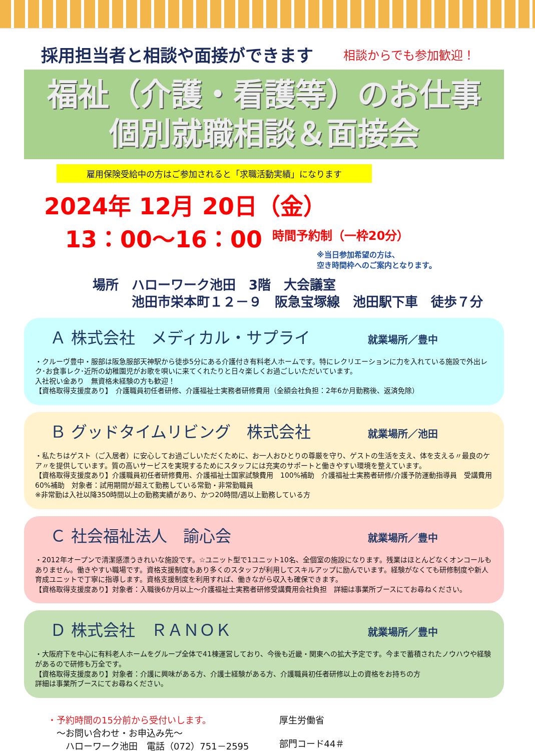採用担当者と相談や面接ができます
相談からでも参加歓迎！
福祉（介護・看護等）のお仕事
個別就職相談＆面接会
雇用保険受給中の方はご参加されると「求職活動実績」になります
2024年 12月 20日（金）
13：00～16：00 時間予約制（一枠20分）
※当日参加希望の方は、
空き時間枠へのご案内となります。
場所　ハローワーク池田　3階　大会議室
　　　池田市栄本町１２－９　阪急宝塚線　池田駅下車　徒歩７分
Ａ 株式会社　メディカル・サプライ 就業場所／豊中
・クルーヴ豊中・服部は阪急服部天神駅から徒歩5分にある介護付き有料老人ホームです。特にレクリエーションに力を入れている施設で外出レク･お食事レク･近所の幼稚園児がお歌を唄いに来てくれたりと日々楽しくお過ごしいただいています。
入社祝い金あり　無資格未経験の方も歓迎！
【資格取得支援度あり】　介護職員初任者研修、介護福祉士実務者研修費用（全額会社負担：2年6か月勤務後、返済免除）
Ｂ グッドタイムリビング　株式会社 就業場所／池田
・私たちはゲスト（ご入居者）に安心してお過ごしいただくために、お一人おひとりの尊厳を守り、ゲストの生活を支え、体を支える〃最良のケア〃を提供しています。質の高いサービスを実現するためにスタッフには充実のサポートと働きやすい環境を整えています。
【資格取得支援度あり】介護職員初任者研修費用、介護福祉士国家試験費用　100%補助　介護福祉士実務者研修/介護予防運動指導員　受講費用　60%補助　対象者：試用期間が超えて勤務している常勤・非常勤職員
※非常勤は入社以降350時間以上の勤務実績があり、かつ20時間/週以上勤務している方
Ｃ 社会福祉法人　諭心会 就業場所／豊中
・2012年オープンで清潔感漂うきれいな施設です。☆ユニット型で1ユニット10名、全個室の施設になります。残業はほとんどなくオンコールもありません。働きやすい職場です。資格支援制度もあり多くのスタッフが利用してスキルアップに励んでいます。経験がなくても研修制度や新人育成ユニットで丁寧に指導します。資格支援制度を利用すれば、働きながら収入も確保できます。
【資格取得支援度あり】対象者：入職後6か月以上～介護福祉士実務者研修受講費用会社負担　詳細は事業所ブースにてお尋ねください。
Ｄ 株式会社　ＲＡＮＯＫ 就業場所／豊中
・大阪府下を中心に有料老人ホームをグループ全体で41棟運営しており、今後も近畿・関東への拡大予定です。今まで蓄積されたノウハウや経験があるので研修も万全です。
【資格取得支援度あり】対象者：介護に興味がある方、介護士経験がある方、介護職員初任者研修以上の資格をお持ちの方
詳細は事業所ブースにてお尋ねください。
・予約時間の15分前から受付いします。
　～お問い合わせ・お申込み先～
　　ハローワーク池田　電話（072）751－2595
厚生労働省
部門コード44＃